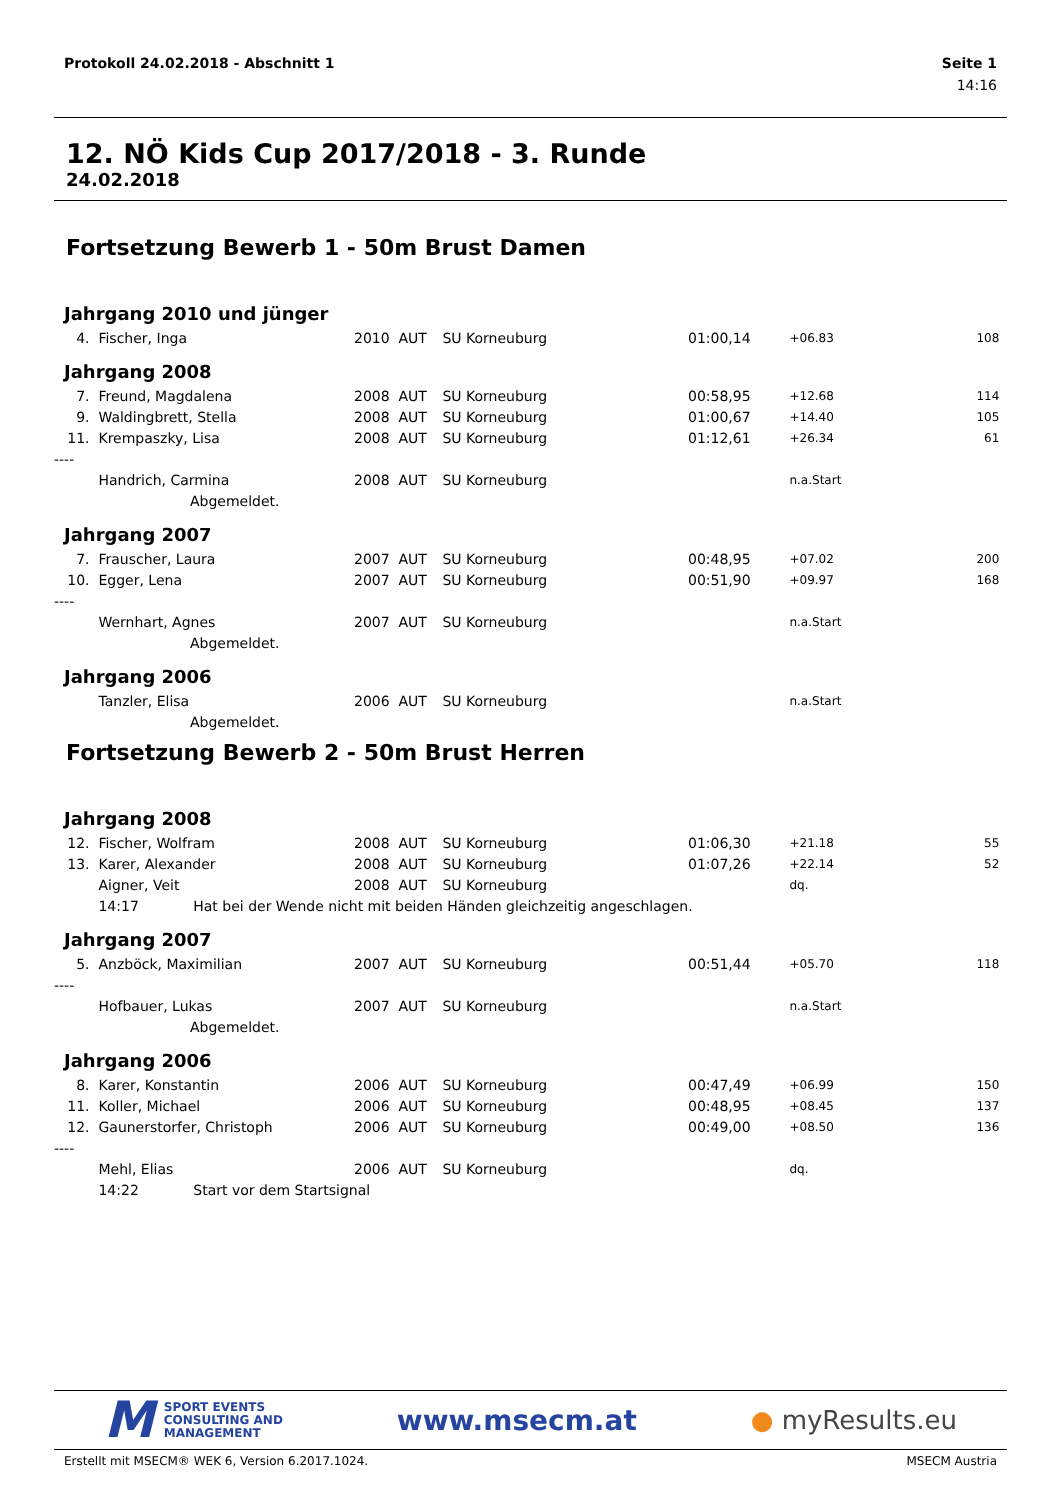Protokoll 24.02.2018 - Abschnitt 1 Seite 1
14:16
12. NÖ Kids Cup 2017/2018 - 3. Runde
24.02.2018
Fortsetzung Bewerb 1 - 50m Brust Damen
| Jahrgang 2010 und jünger | | | | | | | |
| 4. | Fischer, Inga | 2010 | AUT | SU Korneuburg | 01:00,14 | +06.83 | 108 |
| Jahrgang 2008 | | | | | | | |
| 7. | Freund, Magdalena | 2008 | AUT | SU Korneuburg | 00:58,95 | +12.68 | 114 |
| 9. | Waldingbrett, Stella | 2008 | AUT | SU Korneuburg | 01:00,67 | +14.40 | 105 |
| 11. | Krempaszky, Lisa | 2008 | AUT | SU Korneuburg | 01:12,61 | +26.34 | 61 |
| ---- | | | | | | | |
| | Handrich, Carmina | 2008 | AUT | SU Korneuburg | | n.a.Start | |
| | Abgemeldet. | | | | | | |
| Jahrgang 2007 | | | | | | | |
| 7. | Frauscher, Laura | 2007 | AUT | SU Korneuburg | 00:48,95 | +07.02 | 200 |
| 10. | Egger, Lena | 2007 | AUT | SU Korneuburg | 00:51,90 | +09.97 | 168 |
| ---- | | | | | | | |
| | Wernhart, Agnes | 2007 | AUT | SU Korneuburg | | n.a.Start | |
| | Abgemeldet. | | | | | | |
| Jahrgang 2006 | | | | | | | |
| | Tanzler, Elisa | 2006 | AUT | SU Korneuburg | | n.a.Start | |
| | Abgemeldet. | | | | | | |
Fortsetzung Bewerb 2 - 50m Brust Herren
| Jahrgang 2008 | | | | | | | |
| 12. | Fischer, Wolfram | 2008 | AUT | SU Korneuburg | 01:06,30 | +21.18 | 55 |
| 13. | Karer, Alexander | 2008 | AUT | SU Korneuburg | 01:07,26 | +22.14 | 52 |
| | Aigner, Veit | 2008 | AUT | SU Korneuburg | | dq. | |
| | 14:17 Hat bei der Wende nicht mit beiden Händen gleichzeitig angeschlagen. | | | | | | |
| Jahrgang 2007 | | | | | | | |
| 5. | Anzböck, Maximilian | 2007 | AUT | SU Korneuburg | 00:51,44 | +05.70 | 118 |
| ---- | | | | | | | |
| | Hofbauer, Lukas | 2007 | AUT | SU Korneuburg | | n.a.Start | |
| | Abgemeldet. | | | | | | |
| Jahrgang 2006 | | | | | | | |
| 8. | Karer, Konstantin | 2006 | AUT | SU Korneuburg | 00:47,49 | +06.99 | 150 |
| 11. | Koller, Michael | 2006 | AUT | SU Korneuburg | 00:48,95 | +08.45 | 137 |
| 12. | Gaunerstorfer, Christoph | 2006 | AUT | SU Korneuburg | 00:49,00 | +08.50 | 136 |
| ---- | | | | | | | |
| | Mehl, Elias | 2006 | AUT | SU Korneuburg | | dq. | |
| | 14:22 Start vor dem Startsignal | | | | | | |
M SPORT EVENTS
CONSULTING AND
MANAGEMENT
www.msecm.at ● myResults.eu
Erstellt mit MSECM® WEK 6, Version 6.2017.1024. MSECM Austria